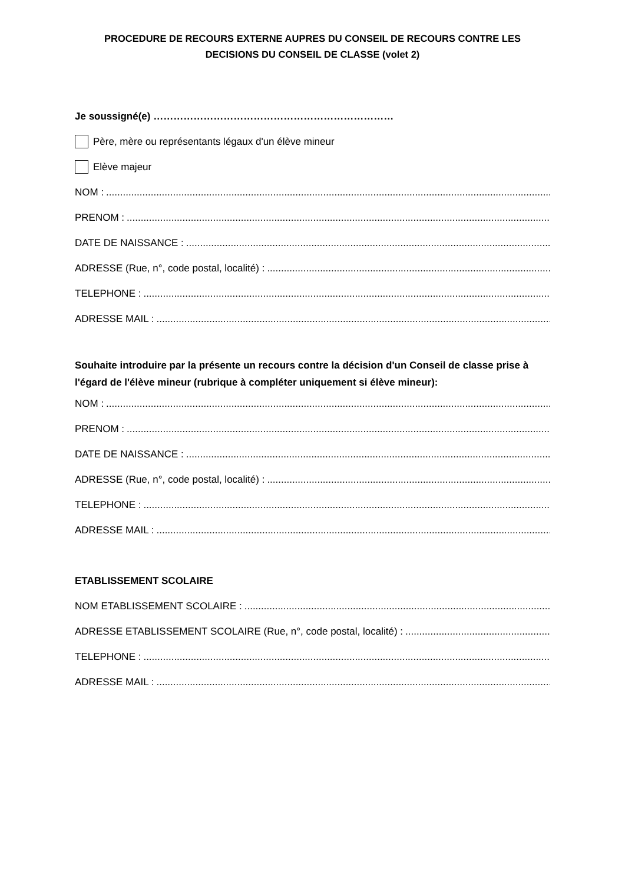PROCEDURE DE RECOURS EXTERNE AUPRES DU CONSEIL DE RECOURS CONTRE LES
DECISIONS DU CONSEIL DE CLASSE (volet 2)
Je soussigné(e) ………………………………………………………………
Père, mère ou représentants légaux d'un élève mineur
Elève majeur
NOM :
PRENOM :
DATE DE NAISSANCE :
ADRESSE (Rue, n°, code postal, localité) :
TELEPHONE :
ADRESSE MAIL :
Souhaite introduire par la présente un recours contre la décision d'un Conseil de classe prise à l'égard de l'élève mineur (rubrique à compléter uniquement si élève mineur):
NOM :
PRENOM :
DATE DE NAISSANCE :
ADRESSE (Rue, n°, code postal, localité) :
TELEPHONE :
ADRESSE MAIL :
ETABLISSEMENT SCOLAIRE
NOM ETABLISSEMENT SCOLAIRE :
ADRESSE ETABLISSEMENT SCOLAIRE (Rue, n°, code postal, localité) :
TELEPHONE :
ADRESSE MAIL :